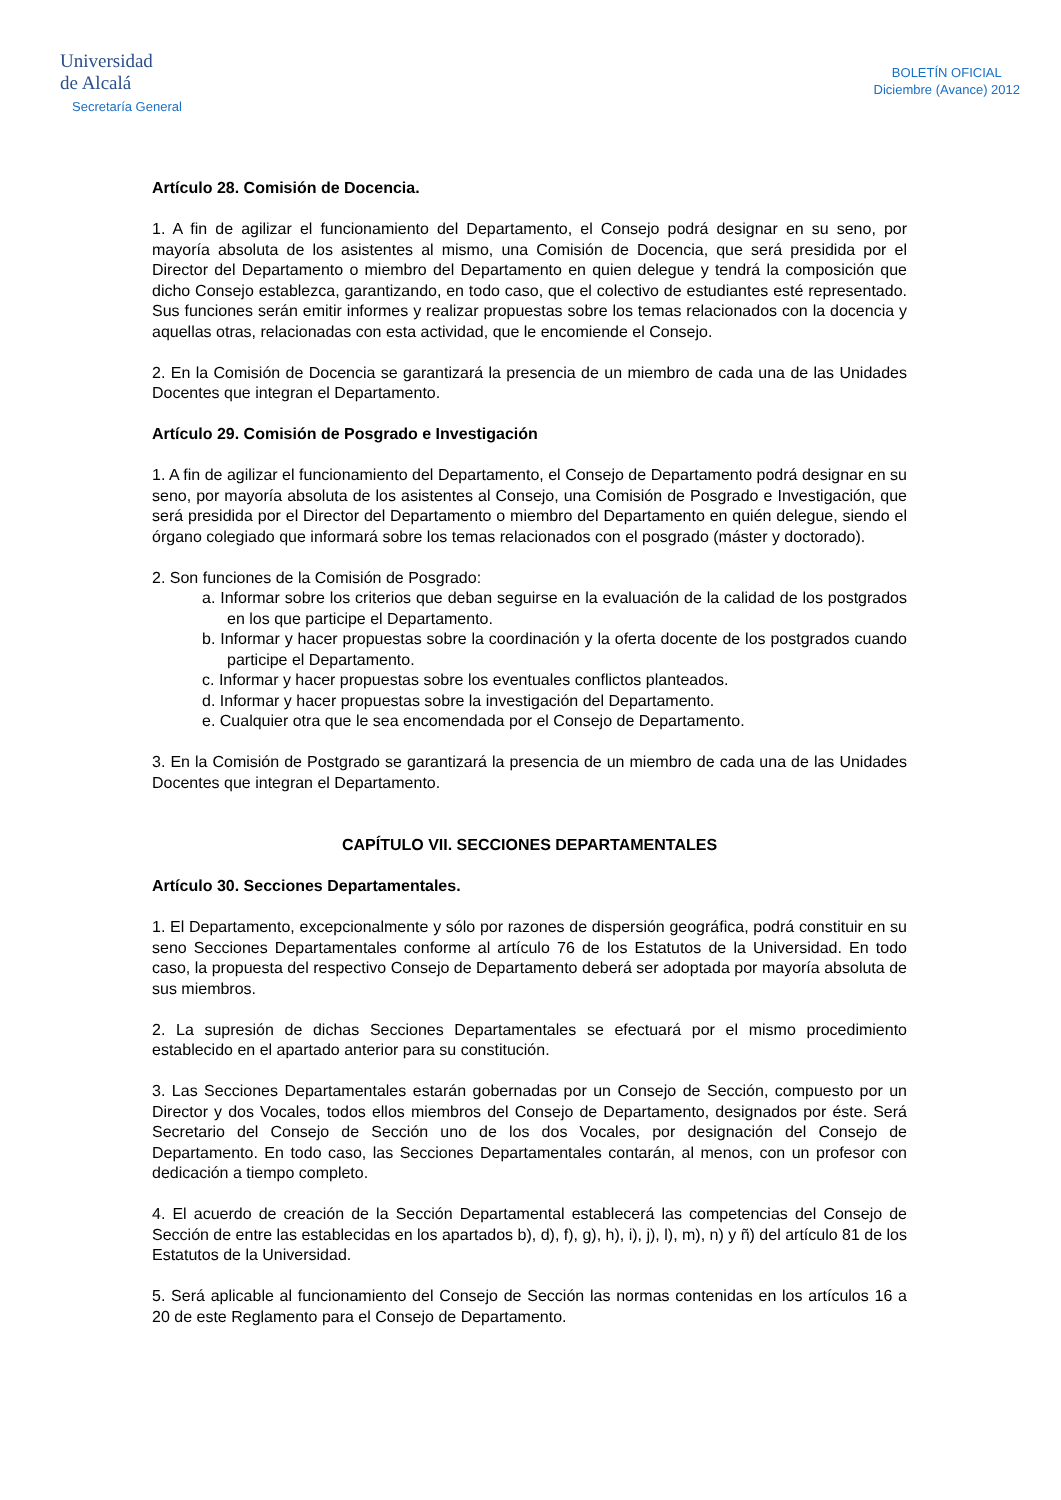Universidad
de Alcalá
Secretaría General
BOLETÍN OFICIAL
Diciembre (Avance) 2012
Artículo 28. Comisión de Docencia.
1. A fin de agilizar el funcionamiento del Departamento, el Consejo podrá designar en su seno, por mayoría absoluta de los asistentes al mismo, una Comisión de Docencia, que será presidida por el Director del Departamento o miembro del Departamento en quien delegue y tendrá la composición que dicho Consejo establezca, garantizando, en todo caso, que el colectivo de estudiantes esté representado. Sus funciones serán emitir informes y realizar propuestas sobre los temas relacionados con la docencia y aquellas otras, relacionadas con esta actividad, que le encomiende el Consejo.
2. En la Comisión de Docencia se garantizará la presencia de un miembro de cada una de las Unidades Docentes que integran el Departamento.
Artículo 29. Comisión de Posgrado e Investigación
1. A fin de agilizar el funcionamiento del Departamento, el Consejo de Departamento podrá designar en su seno, por mayoría absoluta de los asistentes al Consejo, una Comisión de Posgrado e Investigación, que será presidida por el Director del Departamento o miembro del Departamento en quién delegue, siendo el órgano colegiado que informará sobre los temas relacionados con el posgrado (máster y doctorado).
2. Son funciones de la Comisión de Posgrado:
a. Informar sobre los criterios que deban seguirse en la evaluación de la calidad de los postgrados en los que participe el Departamento.
b. Informar y hacer propuestas sobre la coordinación y la oferta docente de los postgrados cuando participe el Departamento.
c. Informar y hacer propuestas sobre los eventuales conflictos planteados.
d. Informar y hacer propuestas sobre la investigación del Departamento.
e. Cualquier otra que le sea encomendada por el Consejo de Departamento.
3. En la Comisión de Postgrado se garantizará la presencia de un miembro de cada una de las Unidades Docentes que integran el Departamento.
CAPÍTULO VII. SECCIONES DEPARTAMENTALES
Artículo 30. Secciones Departamentales.
1. El Departamento, excepcionalmente y sólo por razones de dispersión geográfica, podrá constituir en su seno Secciones Departamentales conforme al artículo 76 de los Estatutos de la Universidad. En todo caso, la propuesta del respectivo Consejo de Departamento deberá ser adoptada por mayoría absoluta de sus miembros.
2. La supresión de dichas Secciones Departamentales se efectuará por el mismo procedimiento establecido en el apartado anterior para su constitución.
3. Las Secciones Departamentales estarán gobernadas por un Consejo de Sección, compuesto por un Director y dos Vocales, todos ellos miembros del Consejo de Departamento, designados por éste. Será Secretario del Consejo de Sección uno de los dos Vocales, por designación del Consejo de Departamento. En todo caso, las Secciones Departamentales contarán, al menos, con un profesor con dedicación a tiempo completo.
4. El acuerdo de creación de la Sección Departamental establecerá las competencias del Consejo de Sección de entre las establecidas en los apartados b), d), f), g), h), i), j), l), m), n) y ñ) del artículo 81 de los Estatutos de la Universidad.
5. Será aplicable al funcionamiento del Consejo de Sección las normas contenidas en los artículos 16 a 20 de este Reglamento para el Consejo de Departamento.